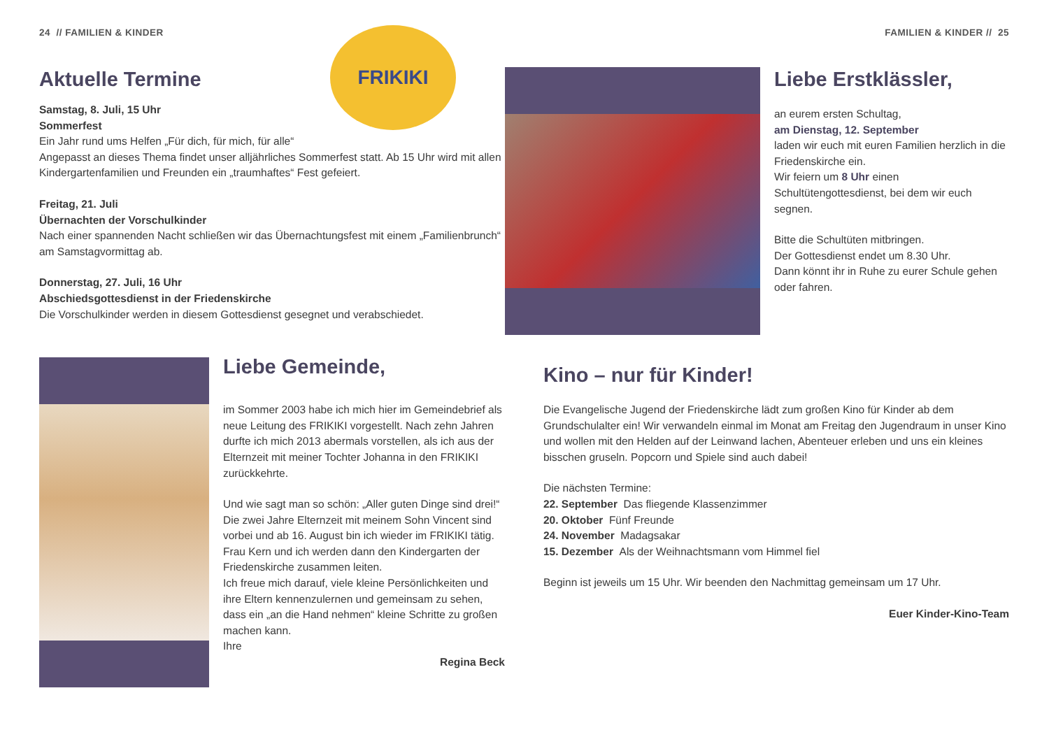24 // FAMILIEN & KINDER
Aktuelle Termine
FRIKIKI
Samstag, 8. Juli, 15 Uhr
Sommerfest
Ein Jahr rund ums Helfen „Für dich, für mich, für alle“
Angepasst an dieses Thema findet unser alljährliches Sommerfest statt. Ab 15 Uhr wird mit allen Kindergartenfamilien und Freunden ein „traumhaftes“ Fest gefeiert.
Freitag, 21. Juli
Übernachten der Vorschulkinder
Nach einer spannenden Nacht schließen wir das Übernachtungsfest mit einem „Familienbrunch“ am Samstagvormittag ab.
Donnerstag, 27. Juli, 16 Uhr
Abschiedsgottesdienst in der Friedenskirche
Die Vorschulkinder werden in diesem Gottesdienst gesegnet und verabschiedet.
Liebe Gemeinde,
im Sommer 2003 habe ich mich hier im Gemeindebrief als neue Leitung des FRIKIKI vorgestellt. Nach zehn Jahren durfte ich mich 2013 abermals vorstellen, als ich aus der Elternzeit mit meiner Tochter Johanna in den FRIKIKI zurückkehrte.
Und wie sagt man so schön: „Aller guten Dinge sind drei!“ Die zwei Jahre Elternzeit mit meinem Sohn Vincent sind vorbei und ab 16. August bin ich wieder im FRIKIKI tätig. Frau Kern und ich werden dann den Kindergarten der Friedenskirche zusammen leiten.
Ich freue mich darauf, viele kleine Persönlichkeiten und ihre Eltern kennenzulernen und gemeinsam zu sehen, dass ein „an die Hand nehmen“ kleine Schritte zu großen machen kann.
Ihre
Regina Beck
FAMILIEN & KINDER // 25
Liebe Erstklässler,
an eurem ersten Schultag,
am Dienstag, 12. September
laden wir euch mit euren Familien herzlich in die Friedenskirche ein.
Wir feiern um 8 Uhr einen Schultütengottesdienst, bei dem wir euch segnen.
Bitte die Schultüten mitbringen.
Der Gottesdienst endet um 8.30 Uhr.
Dann könnt ihr in Ruhe zu eurer Schule gehen oder fahren.
Kino – nur für Kinder!
Die Evangelische Jugend der Friedenskirche lädt zum großen Kino für Kinder ab dem Grundschulalter ein! Wir verwandeln einmal im Monat am Freitag den Jugendraum in unser Kino und wollen mit den Helden auf der Leinwand lachen, Abenteuer erleben und uns ein kleines bisschen gruseln. Popcorn und Spiele sind auch dabei!
Die nächsten Termine:
22. September Das fliegende Klassenzimmer
20. Oktober Fünf Freunde
24. November Madagsakar
15. Dezember Als der Weihnachtsmann vom Himmel fiel
Beginn ist jeweils um 15 Uhr. Wir beenden den Nachmittag gemeinsam um 17 Uhr.
Euer Kinder-Kino-Team